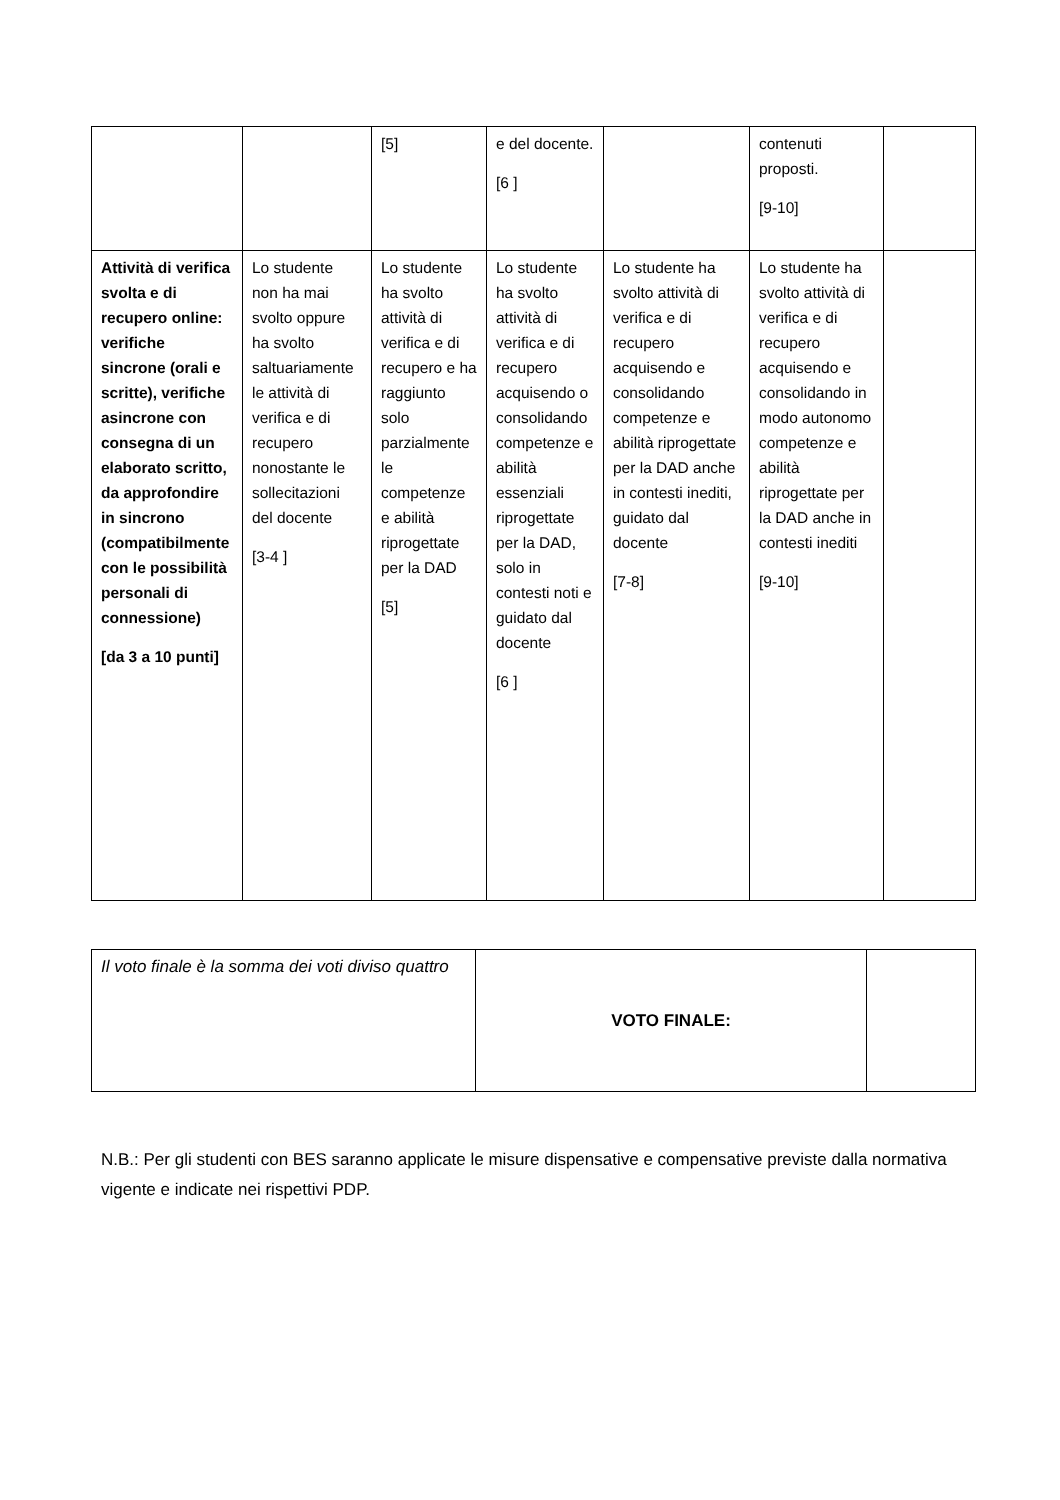| | | [5] | e del docente. [6 ] | | contenuti proposti. [9-10] | |
| Attività di verifica svolta e di recupero online: verifiche sincrone (orali e scritte), verifiche asincrone con consegna di un elaborato scritto, da approfondire in sincrono (compatibilmente con le possibilità personali di connessione) [da 3 a 10 punti] | Lo studente non ha mai svolto oppure ha svolto saltuariamente le attività di verifica e di recupero nonostante le sollecitazioni del docente [3-4 ] | Lo studente ha svolto attività di verifica e di recupero e ha raggiunto solo parzialmente le competenze e abilità riprogettate per la DAD [5] | Lo studente ha svolto attività di verifica e di recupero acquisendo o consolidando competenze e abilità essenziali riprogettate per la DAD, solo in contesti noti e guidato dal docente [6 ] | Lo studente ha svolto attività di verifica e di recupero acquisendo e consolidando competenze e abilità riprogettate per la DAD anche in contesti inediti, guidato dal docente [7-8] | Lo studente ha svolto attività di verifica e di recupero acquisendo e consolidando in modo autonomo competenze e abilità riprogettate per la DAD anche in contesti inediti [9-10] | |
| Il voto finale è la somma dei voti diviso quattro | VOTO FINALE: | |
N.B.: Per gli studenti con BES saranno applicate le misure dispensative e compensative previste dalla normativa vigente e indicate nei rispettivi PDP.